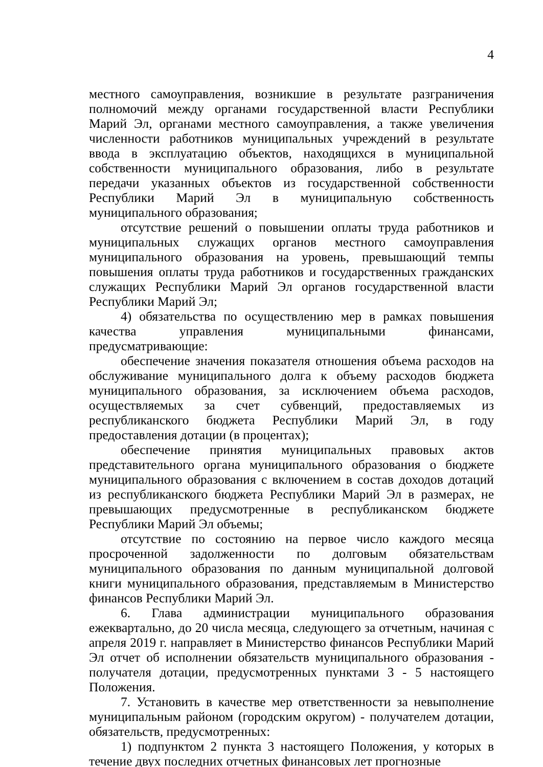4
местного самоуправления, возникшие в результате разграничения полномочий между органами государственной власти Республики Марий Эл, органами местного самоуправления, а также увеличения численности работников муниципальных учреждений в результате ввода в эксплуатацию объектов, находящихся в муниципальной собственности муниципального образования, либо в результате передачи указанных объектов из государственной собственности Республики Марий Эл в муниципальную собственность муниципального образования;
отсутствие решений о повышении оплаты труда работников и муниципальных служащих органов местного самоуправления муниципального образования на уровень, превышающий темпы повышения оплаты труда работников и государственных гражданских служащих Республики Марий Эл органов государственной власти Республики Марий Эл;
4) обязательства по осуществлению мер в рамках повышения качества управления муниципальными финансами, предусматривающие:
обеспечение значения показателя отношения объема расходов на обслуживание муниципального долга к объему расходов бюджета муниципального образования, за исключением объема расходов, осуществляемых за счет субвенций, предоставляемых из республиканского бюджета Республики Марий Эл, в году предоставления дотации (в процентах);
обеспечение принятия муниципальных правовых актов представительного органа муниципального образования о бюджете муниципального образования с включением в состав доходов дотаций из республиканского бюджета Республики Марий Эл в размерах, не превышающих предусмотренные в республиканском бюджете Республики Марий Эл объемы;
отсутствие по состоянию на первое число каждого месяца просроченной задолженности по долговым обязательствам муниципального образования по данным муниципальной долговой книги муниципального образования, представляемым в Министерство финансов Республики Марий Эл.
6. Глава администрации муниципального образования ежеквартально, до 20 числа месяца, следующего за отчетным, начиная с апреля 2019 г. направляет в Министерство финансов Республики Марий Эл отчет об исполнении обязательств муниципального образования - получателя дотации, предусмотренных пунктами 3 - 5 настоящего Положения.
7. Установить в качестве мер ответственности за невыполнение муниципальным районом (городским округом) - получателем дотации, обязательств, предусмотренных:
1) подпунктом 2 пункта 3 настоящего Положения, у которых в течение двух последних отчетных финансовых лет прогнозные